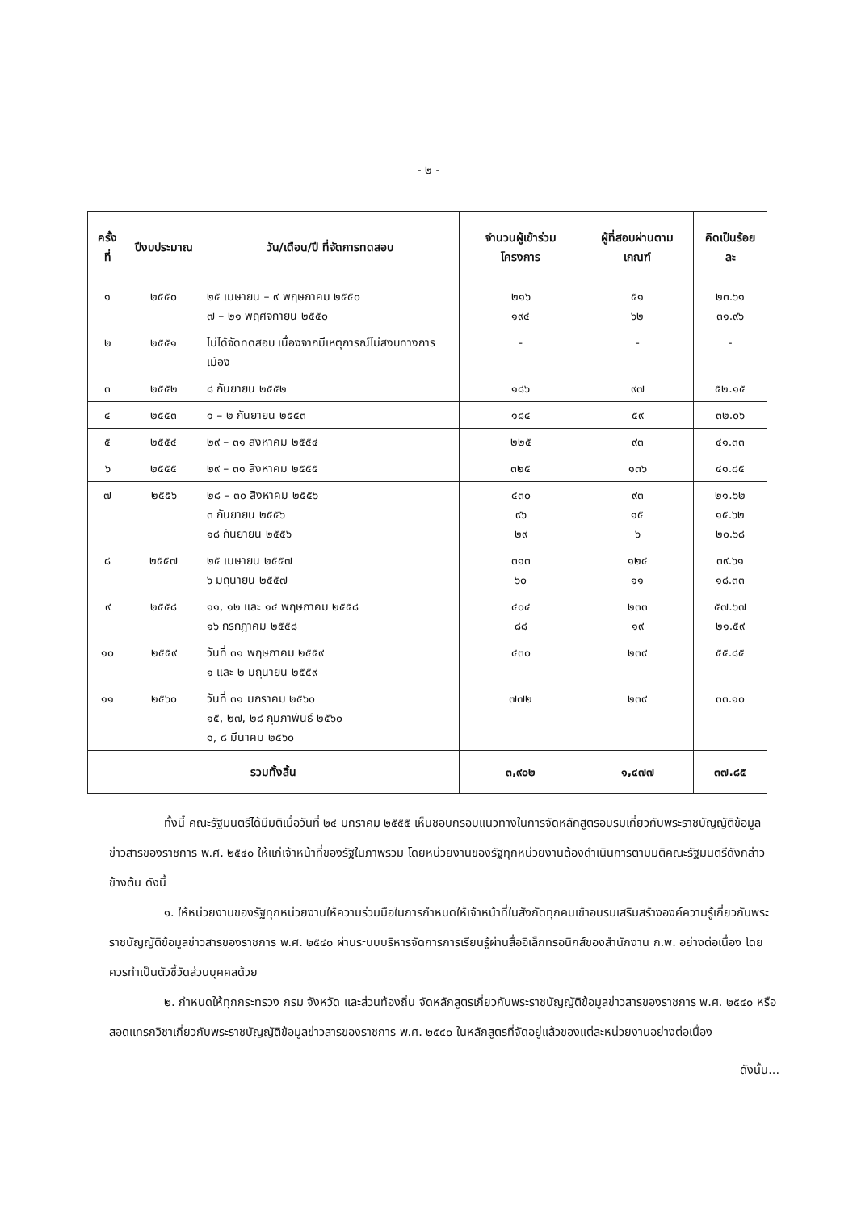- ๒ -
| ครั้งที่ | ปีงบประมาณ | วัน/เดือน/ปี ที่จัดการทดสอบ | จำนวนผู้เข้าร่วมโครงการ | ผู้ที่สอบผ่านตามเกณฑ์ | คิดเป็นร้อยละ |
| --- | --- | --- | --- | --- | --- |
| ๑ | ๒๕๕๐ | ๒๕ เมษายน – ๙ พฤษภาคม ๒๕๕๐ ๗ – ๒๑ พฤศจิกายน ๒๕๕๐ | ๒๑๖ ๑๙๔ | ๕๑ ๖๒ | ๒๓.๖๑ ๓๑.๙๖ |
| ๒ | ๒๕๕๑ | ไม่ได้จัดทดสอบ เนื่องจากมีเหตุการณ์ไม่สงบทางการเมือง | - | - | - |
| ๓ | ๒๕๕๒ | ๘ กันยายน ๒๕๕๒ | ๑๘๖ | ๙๗ | ๕๒.๑๕ |
| ๔ | ๒๕๕๓ | ๑ – ๒ กันยายน ๒๕๕๓ | ๑๘๔ | ๕๙ | ๓๒.๐๖ |
| ๕ | ๒๕๕๔ | ๒๙ – ๓๑ สิงหาคม ๒๕๕๔ | ๒๒๕ | ๙๓ | ๔๑.๓๓ |
| ๖ | ๒๕๕๕ | ๒๙ – ๓๑ สิงหาคม ๒๕๕๕ | ๓๒๕ | ๑๓๖ | ๔๑.๘๕ |
| ๗ | ๒๕๕๖ | ๒๘ – ๓๐ สิงหาคม ๒๕๕๖ ๓ กันยายน ๒๕๕๖ ๑๘ กันยายน ๒๕๕๖ | ๔๓๐ ๙๖ ๒๙ | ๙๓ ๑๕ ๖ | ๒๑.๖๒ ๑๕.๖๒ ๒๐.๖๘ |
| ๘ | ๒๕๕๗ | ๒๕ เมษายน ๒๕๕๗ ๖ มิถุนายน ๒๕๕๗ | ๓๑๓ ๖๐ | ๑๒๔ ๑๑ | ๓๙.๖๑ ๑๘.๓๓ |
| ๙ | ๒๕๕๘ | ๑๑, ๑๒ และ ๑๔ พฤษภาคม ๒๕๕๘ ๑๖ กรกฎาคม ๒๕๕๘ | ๔๐๔ ๘๘ | ๒๓๓ ๑๙ | ๕๗.๖๗ ๒๑.๕๙ |
| ๑๐ | ๒๕๕๙ | วันที่ ๓๑ พฤษภาคม ๒๕๕๙ ๑ และ ๒ มิถุนายน ๒๕๕๙ | ๔๓๐ | ๒๓๙ | ๕๕.๘๕ |
| ๑๑ | ๒๕๖๐ | วันที่ ๓๑ มกราคม ๒๕๖๐ ๑๕, ๒๗, ๒๘ กุมภาพันธ์ ๒๕๖๐ ๑, ๘ มีนาคม ๒๕๖๐ | ๗๗๒ | ๒๓๙ | ๓๓.๑๐ |
| รวมทั้งสิ้น | | | ๓,๙๐๒ | ๑,๔๗๗ | ๓๗.๘๕ |
ทั้งนี้ คณะรัฐมนตรีได้มีมติเมื่อวันที่ ๒๔ มกราคม ๒๕๕๕ เห็นชอบกรอบแนวทางในการจัดหลักสูตรอบรมเกี่ยวกับพระราชบัญญัติข้อมูลข่าวสารของราชการ พ.ศ. ๒๕๔๐ ให้แก่เจ้าหน้าที่ของรัฐในภาพรวม โดยหน่วยงานของรัฐทุกหน่วยงานต้องดำเนินการตามมติคณะรัฐมนตรีดังกล่าวข้างต้น ดังนี้
๑. ให้หน่วยงานของรัฐทุกหน่วยงานให้ความร่วมมือในการกำหนดให้เจ้าหน้าที่ในสังกัดทุกคนเข้าอบรมเสริมสร้างองค์ความรู้เกี่ยวกับพระราชบัญญัติข้อมูลข่าวสารของราชการ พ.ศ. ๒๕๔๐ ผ่านระบบบริหารจัดการการเรียนรู้ผ่านสื่ออิเล็กทรอนิกส์ของสำนักงาน ก.พ. อย่างต่อเนื่อง โดยควรทำเป็นตัวชี้วัดส่วนบุคคลด้วย
๒. กำหนดให้ทุกกระทรวง กรม จังหวัด และส่วนท้องถิ่น จัดหลักสูตรเกี่ยวกับพระราชบัญญัติข้อมูลข่าวสารของราชการ พ.ศ. ๒๕๔๐ หรือสอดแทรกวิชาเกี่ยวกับพระราชบัญญัติข้อมูลข่าวสารของราชการ พ.ศ. ๒๕๔๐ ในหลักสูตรที่จัดอยู่แล้วของแต่ละหน่วยงานอย่างต่อเนื่อง
ดังนั้น...